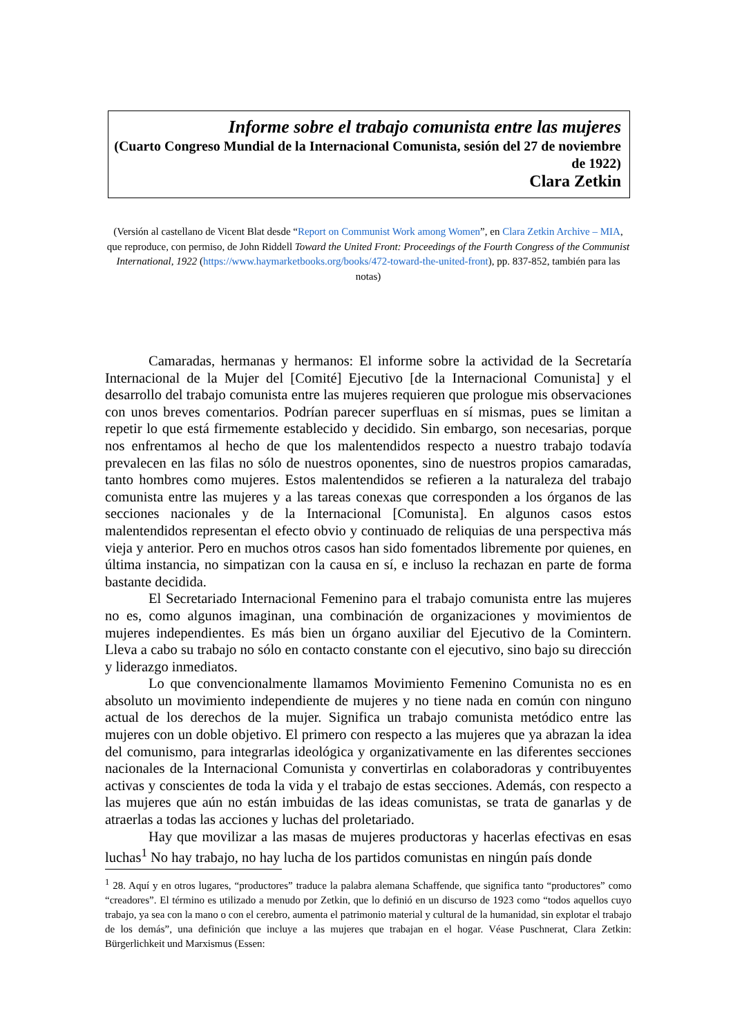Informe sobre el trabajo comunista entre las mujeres
(Cuarto Congreso Mundial de la Internacional Comunista, sesión del 27 de noviembre de 1922)
Clara Zetkin
(Versión al castellano de Vicent Blat desde “Report on Communist Work among Women”, en Clara Zetkin Archive – MIA, que reproduce, con permiso, de John Riddell Toward the United Front: Proceedings of the Fourth Congress of the Communist International, 1922 (https://www.haymarketbooks.org/books/472-toward-the-united-front), pp. 837-852, también para las notas)
Camaradas, hermanas y hermanos: El informe sobre la actividad de la Secretaría Internacional de la Mujer del [Comité] Ejecutivo [de la Internacional Comunista] y el desarrollo del trabajo comunista entre las mujeres requieren que prologue mis observaciones con unos breves comentarios. Podrían parecer superfluas en sí mismas, pues se limitan a repetir lo que está firmemente establecido y decidido. Sin embargo, son necesarias, porque nos enfrentamos al hecho de que los malentendidos respecto a nuestro trabajo todavía prevalecen en las filas no sólo de nuestros oponentes, sino de nuestros propios camaradas, tanto hombres como mujeres. Estos malentendidos se refieren a la naturaleza del trabajo comunista entre las mujeres y a las tareas conexas que corresponden a los órganos de las secciones nacionales y de la Internacional [Comunista]. En algunos casos estos malentendidos representan el efecto obvio y continuado de reliquias de una perspectiva más vieja y anterior. Pero en muchos otros casos han sido fomentados libremente por quienes, en última instancia, no simpatizan con la causa en sí, e incluso la rechazan en parte de forma bastante decidida.
El Secretariado Internacional Femenino para el trabajo comunista entre las mujeres no es, como algunos imaginan, una combinación de organizaciones y movimientos de mujeres independientes. Es más bien un órgano auxiliar del Ejecutivo de la Comintern. Lleva a cabo su trabajo no sólo en contacto constante con el ejecutivo, sino bajo su dirección y liderazgo inmediatos.
Lo que convencionalmente llamamos Movimiento Femenino Comunista no es en absoluto un movimiento independiente de mujeres y no tiene nada en común con ninguno actual de los derechos de la mujer. Significa un trabajo comunista metódico entre las mujeres con un doble objetivo. El primero con respecto a las mujeres que ya abrazan la idea del comunismo, para integrarlas ideológica y organizativamente en las diferentes secciones nacionales de la Internacional Comunista y convertirlas en colaboradoras y contribuyentes activas y conscientes de toda la vida y el trabajo de estas secciones. Además, con respecto a las mujeres que aún no están imbuidas de las ideas comunistas, se trata de ganarlas y de atraerlas a todas las acciones y luchas del proletariado.
Hay que movilizar a las masas de mujeres productoras y hacerlas efectivas en esas luchas<sup>1</sup> No hay trabajo, no hay lucha de los partidos comunistas en ningún país donde
<sup>1</sup> 28. Aquí y en otros lugares, “productores” traduce la palabra alemana Schaffende, que significa tanto “productores” como “creadores”. El término es utilizado a menudo por Zetkin, que lo definió en un discurso de 1923 como “todos aquellos cuyo trabajo, ya sea con la mano o con el cerebro, aumenta el patrimonio material y cultural de la humanidad, sin explotar el trabajo de los demás”, una definición que incluye a las mujeres que trabajan en el hogar. Véase Puschnerat, Clara Zetkin: Bürgerlichkeit und Marxismus (Essen: